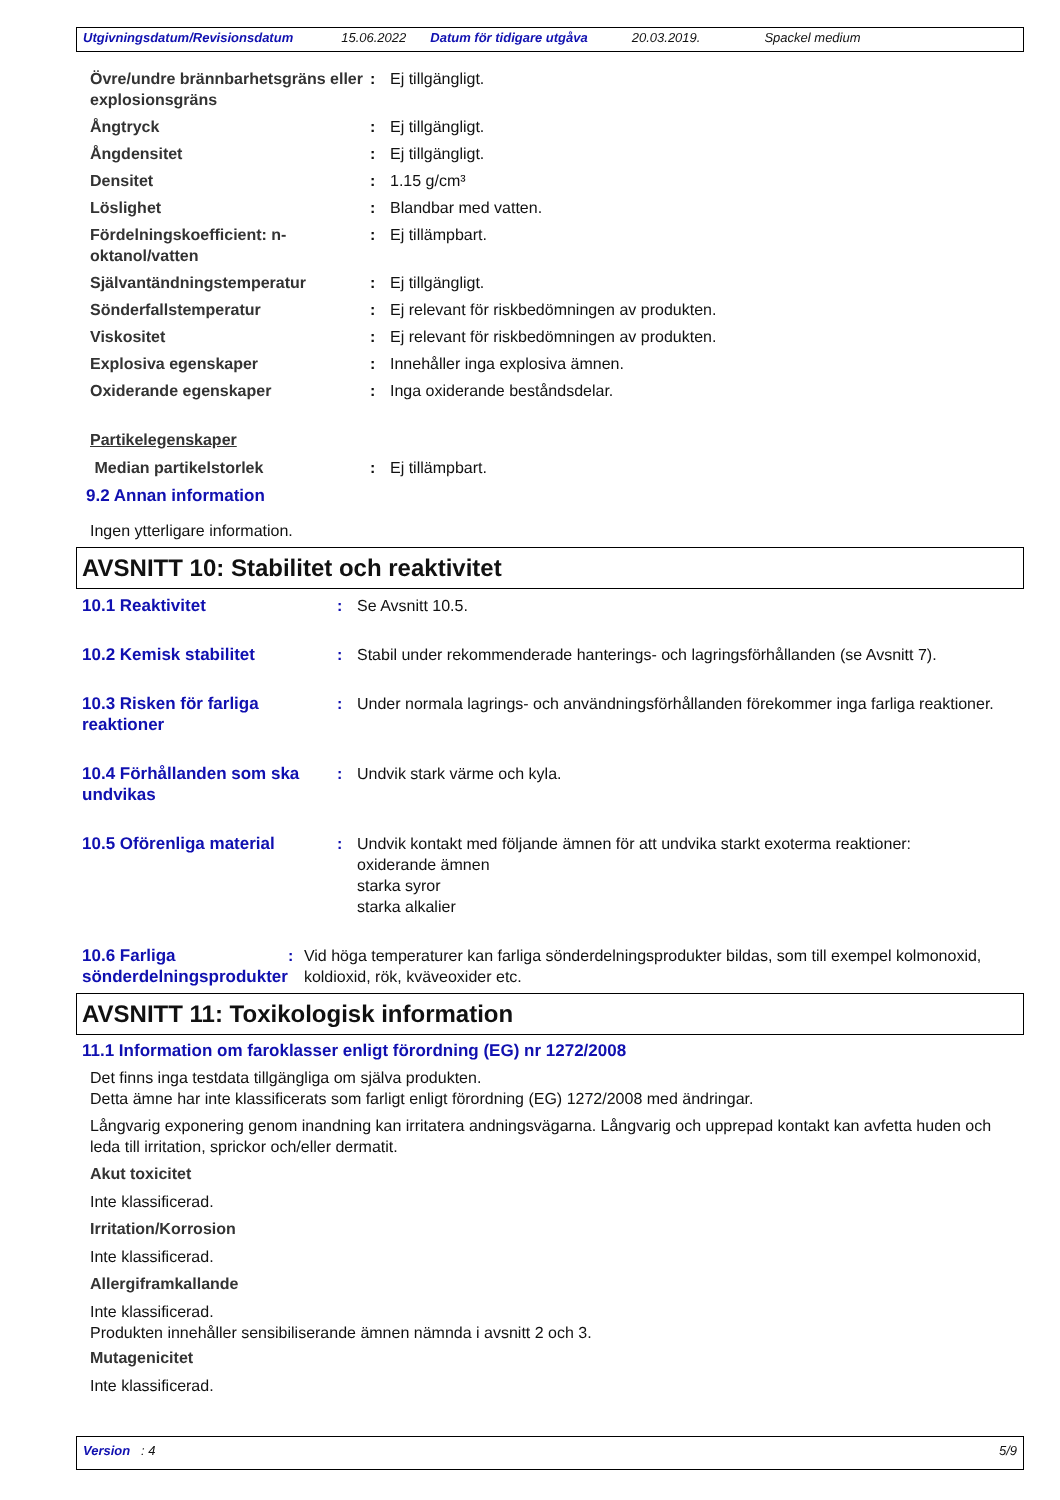Utgivningsdatum/Revisionsdatum 15.06.2022 Datum för tidigare utgåva 20.03.2019. Spackel medium
Övre/undre brännbarhetsgräns eller explosionsgräns
: Ej tillgängligt.
Ångtryck : Ej tillgängligt.
Ångdensitet : Ej tillgängligt.
Densitet : 1.15 g/cm³
Löslighet : Blandbar med vatten.
Fördelningskoefficient: n-oktanol/vatten
: Ej tillämpbart.
Självantändningstemperatur : Ej tillgängligt.
Sönderfallstemperatur : Ej relevant för riskbedömningen av produkten.
Viskositet : Ej relevant för riskbedömningen av produkten.
Explosiva egenskaper : Innehåller inga explosiva ämnen.
Oxiderande egenskaper : Inga oxiderande beståndsdelar.
Partikelegenskaper
Median partikelstorlek : Ej tillämpbart.
9.2 Annan information
Ingen ytterligare information.
AVSNITT 10: Stabilitet och reaktivitet
10.1 Reaktivitet : Se Avsnitt 10.5.
10.2 Kemisk stabilitet : Stabil under rekommenderade hanterings- och lagringsförhållanden (se Avsnitt 7).
10.3 Risken för farliga reaktioner
: Under normala lagrings- och användningsförhållanden förekommer inga farliga reaktioner.
10.4 Förhållanden som ska undvikas
: Undvik stark värme och kyla.
10.5 Oförenliga material : Undvik kontakt med följande ämnen för att undvika starkt exoterma reaktioner:
oxiderande ämnen
starka syror
starka alkalier
10.6 Farliga sönderdelningsprodukter
: Vid höga temperaturer kan farliga sönderdelningsprodukter bildas, som till exempel kolmonoxid, koldioxid, rök, kväveoxider etc.
AVSNITT 11: Toxikologisk information
11.1 Information om faroklasser enligt förordning (EG) nr 1272/2008
Det finns inga testdata tillgängliga om själva produkten.
Detta ämne har inte klassificerats som farligt enligt förordning (EG) 1272/2008 med ändringar.
Långvarig exponering genom inandning kan irritatera andningsvägarna. Långvarig och upprepad kontakt kan avfetta huden och leda till irritation, sprickor och/eller dermatit.
Akut toxicitet
Inte klassificerad.
Irritation/Korrosion
Inte klassificerad.
Allergiframkallande
Inte klassificerad.
Produkten innehåller sensibiliserande ämnen nämnda i avsnitt 2 och 3.
Mutagenicitet
Inte klassificerad.
Version : 4 5/9